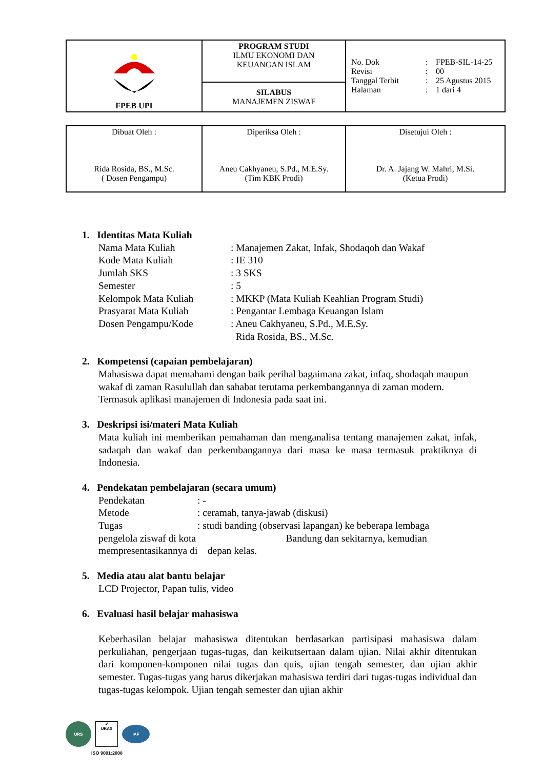| FPEB UPI | PROGRAM STUDI ILMU EKONOMI DAN KEUANGAN ISLAM | No. Dok : FPEB-SIL-14-25 Revisi : 00 Tanggal Terbit : 25 Agustus 2015 Halaman : 1 dari 4 |
| | SILABUS MANAJEMEN ZISWAF | |
| Dibuat Oleh : Rida Rosida, BS., M.Sc. ( Dosen Pengampu) | Diperiksa Oleh : Aneu Cakhyaneu, S.Pd., M.E.Sy. (Tim KBK Prodi) | Disetujui Oleh : Dr. A. Jajang W. Mahri, M.Si. (Ketua Prodi) |
1. Identitas Mata Kuliah
Nama Mata Kuliah: Manajemen Zakat, Infak, Shodaqoh dan Wakaf
Kode Mata Kuliah: IE 310
Jumlah SKS: 3 SKS
Semester: 5
Kelompok Mata Kuliah: MKKP (Mata Kuliah Keahlian Program Studi)
Prasyarat Mata Kuliah: Pengantar Lembaga Keuangan Islam
Dosen Pengampu/Kode: Aneu Cakhyaneu, S.Pd., M.E.Sy.
Rida Rosida, BS., M.Sc.
2. Kompetensi (capaian pembelajaran)
Mahasiswa dapat memahami dengan baik perihal bagaimana zakat, infaq, shodaqah maupun wakaf di zaman Rasulullah dan sahabat terutama perkembangannya di zaman modern. Termasuk aplikasi manajemen di Indonesia pada saat ini.
3. Deskripsi isi/materi Mata Kuliah
Mata kuliah ini memberikan pemahaman dan menganalisa tentang manajemen zakat, infak, sadaqah dan wakaf dan perkembangannya dari masa ke masa termasuk praktiknya di Indonesia.
4. Pendekatan pembelajaran (secara umum)
Pendekatan: -
Metode: ceramah, tanya-jawab (diskusi)
Tugas: studi banding (observasi lapangan) ke beberapa lembaga
pengelola ziswaf di kota Bandung dan sekitarnya, kemudian
mempresentasikannya di depan kelas.
5. Media atau alat bantu belajar
LCD Projector, Papan tulis, video
6. Evaluasi hasil belajar mahasiswa
Keberhasilan belajar mahasiswa ditentukan berdasarkan partisipasi mahasiswa dalam perkuliahan, pengerjaan tugas-tugas, dan keikutsertaan dalam ujian. Nilai akhir ditentukan dari komponen-komponen nilai tugas dan quis, ujian tengah semester, dan ujian akhir semester. Tugas-tugas yang harus dikerjakan mahasiswa terdiri dari tugas-tugas individual dan tugas-tugas kelompok. Ujian tengah semester dan ujian akhir
URS
✔
UKAS
IAF
ISO 9001:2008